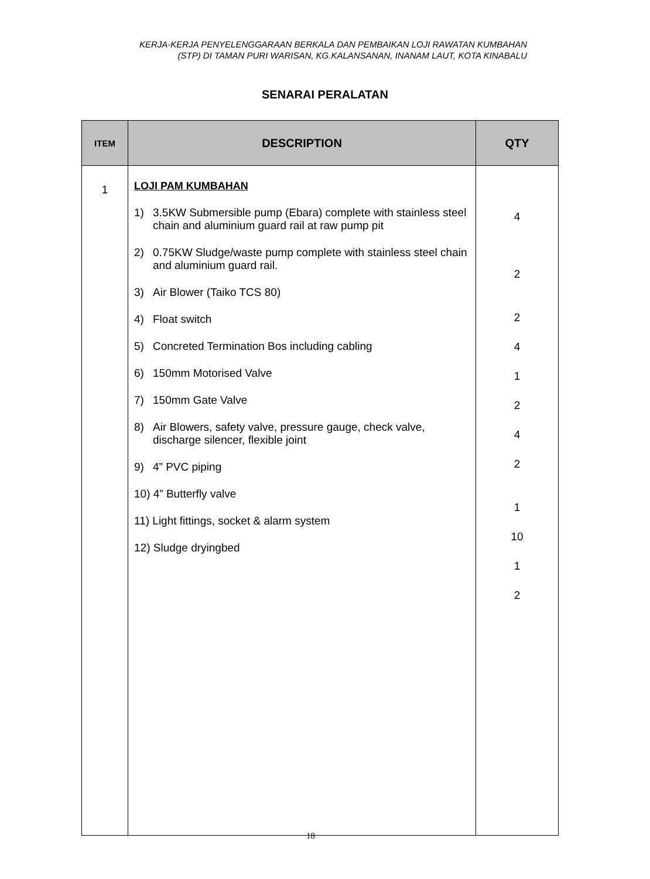KERJA-KERJA PENYELENGGARAAN BERKALA DAN PEMBAIKAN LOJI RAWATAN KUMBAHAN
(STP) DI TAMAN PURI WARISAN, KG.KALANSANAN, INANAM LAUT, KOTA KINABALU
SENARAI PERALATAN
| ITEM | DESCRIPTION | QTY |
| --- | --- | --- |
| 1 | LOJI PAM KUMBAHAN 1) 3.5KW Submersible pump (Ebara) complete with stainless steel chain and aluminium guard rail at raw pump pit 2) 0.75KW Sludge/waste pump complete with stainless steel chain and aluminium guard rail. 3) Air Blower (Taiko TCS 80) 4) Float switch 5) Concreted Termination Bos including cabling 6) 150mm Motorised Valve 7) 150mm Gate Valve 8) Air Blowers, safety valve, pressure gauge, check valve, discharge silencer, flexible joint 9) 4” PVC piping 10) 4” Butterfly valve 11) Light fittings, socket & alarm system 12) Sludge dryingbed | 4 2 2 4 1 2 4 2 1 10 1 2 |
18